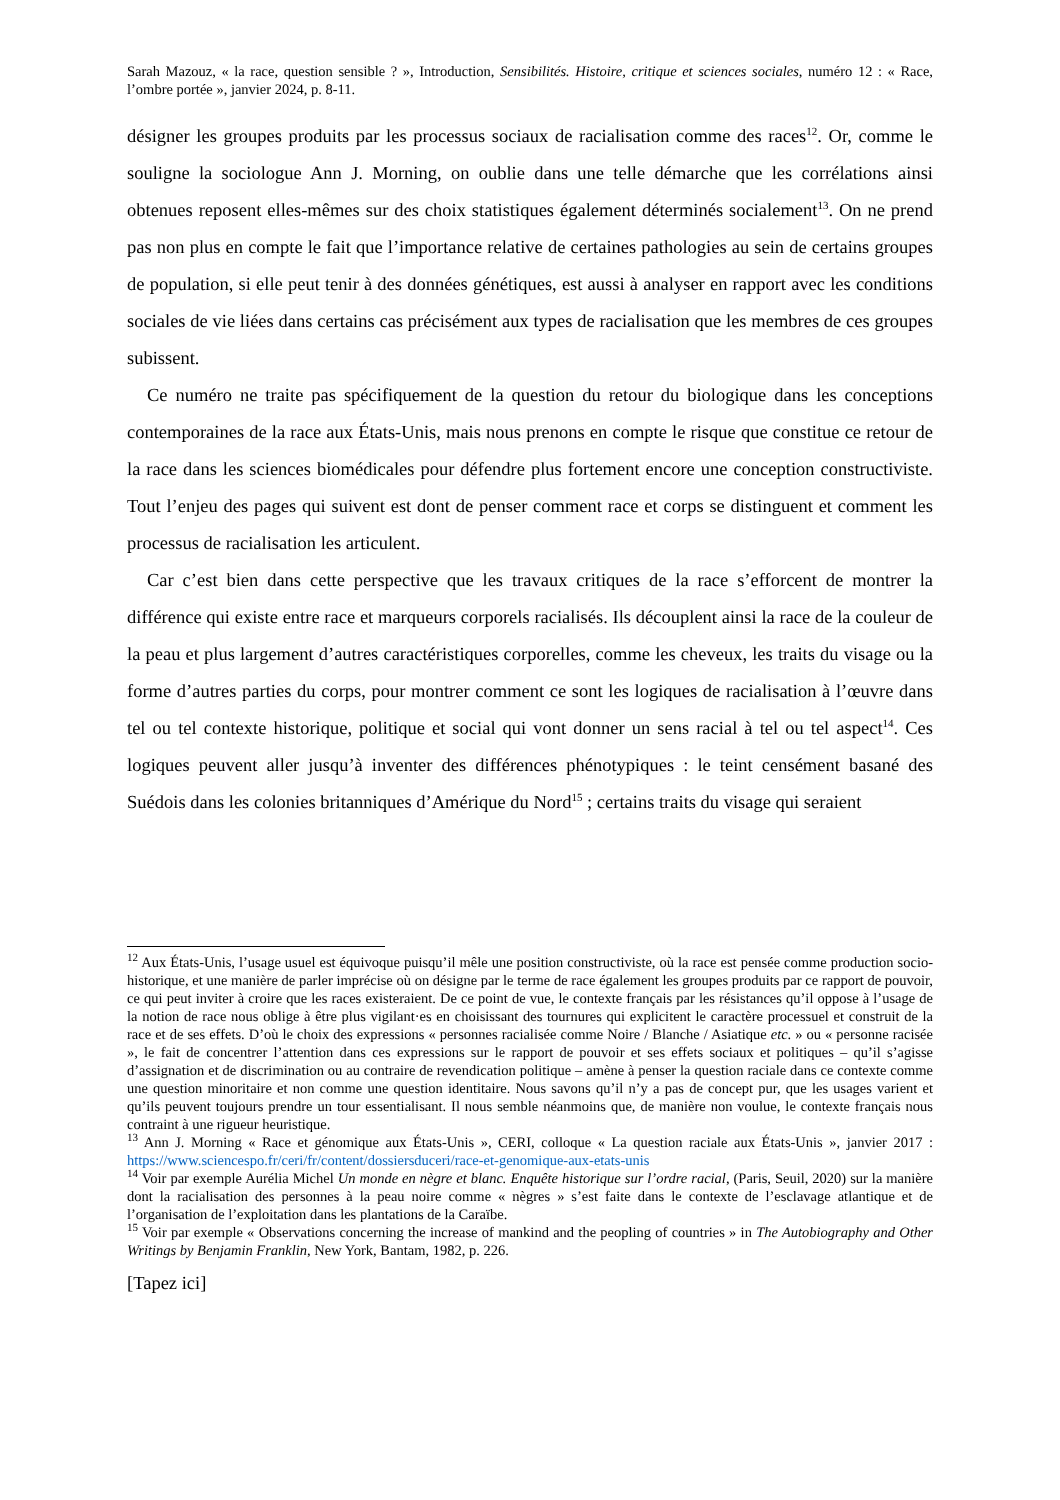Sarah Mazouz, « la race, question sensible ? », Introduction, Sensibilités. Histoire, critique et sciences sociales, numéro 12 : « Race, l’ombre portée », janvier 2024, p. 8-11.
désigner les groupes produits par les processus sociaux de racialisation comme des races<sup>12</sup>. Or, comme le souligne la sociologue Ann J. Morning, on oublie dans une telle démarche que les corrélations ainsi obtenues reposent elles-mêmes sur des choix statistiques également déterminés socialement<sup>13</sup>. On ne prend pas non plus en compte le fait que l’importance relative de certaines pathologies au sein de certains groupes de population, si elle peut tenir à des données génétiques, est aussi à analyser en rapport avec les conditions sociales de vie liées dans certains cas précisément aux types de racialisation que les membres de ces groupes subissent.
Ce numéro ne traite pas spécifiquement de la question du retour du biologique dans les conceptions contemporaines de la race aux États-Unis, mais nous prenons en compte le risque que constitue ce retour de la race dans les sciences biomédicales pour défendre plus fortement encore une conception constructiviste. Tout l’enjeu des pages qui suivent est dont de penser comment race et corps se distinguent et comment les processus de racialisation les articulent.
Car c’est bien dans cette perspective que les travaux critiques de la race s’efforcent de montrer la différence qui existe entre race et marqueurs corporels racialisés. Ils découplent ainsi la race de la couleur de la peau et plus largement d’autres caractéristiques corporelles, comme les cheveux, les traits du visage ou la forme d’autres parties du corps, pour montrer comment ce sont les logiques de racialisation à l’œuvre dans tel ou tel contexte historique, politique et social qui vont donner un sens racial à tel ou tel aspect<sup>14</sup>. Ces logiques peuvent aller jusqu’à inventer des différences phénotypiques : le teint censément basané des Suédois dans les colonies britanniques d’Amérique du Nord<sup>15</sup> ; certains traits du visage qui seraient
<sup>12</sup> Aux États-Unis, l’usage usuel est équivoque puisqu’il mêle une position constructiviste, où la race est pensée comme production socio-historique, et une manière de parler imprécise où on désigne par le terme de race également les groupes produits par ce rapport de pouvoir, ce qui peut inviter à croire que les races existeraient. De ce point de vue, le contexte français par les résistances qu’il oppose à l’usage de la notion de race nous oblige à être plus vigilant·es en choisissant des tournures qui explicitent le caractère processuel et construit de la race et de ses effets. D’où le choix des expressions « personnes racialisée comme Noire / Blanche / Asiatique etc. » ou « personne racisée », le fait de concentrer l’attention dans ces expressions sur le rapport de pouvoir et ses effets sociaux et politiques – qu’il s’agisse d’assignation et de discrimination ou au contraire de revendication politique – amène à penser la question raciale dans ce contexte comme une question minoritaire et non comme une question identitaire. Nous savons qu’il n’y a pas de concept pur, que les usages varient et qu’ils peuvent toujours prendre un tour essentialisant. Il nous semble néanmoins que, de manière non voulue, le contexte français nous contraint à une rigueur heuristique.
<sup>13</sup> Ann J. Morning « Race et génomique aux États-Unis », CERI, colloque « La question raciale aux États-Unis », janvier 2017 : https://www.sciencespo.fr/ceri/fr/content/dossiersduceri/race-et-genomique-aux-etats-unis
<sup>14</sup> Voir par exemple Aurélia Michel Un monde en nègre et blanc. Enquête historique sur l’ordre racial, (Paris, Seuil, 2020) sur la manière dont la racialisation des personnes à la peau noire comme « nègres » s’est faite dans le contexte de l’esclavage atlantique et de l’organisation de l’exploitation dans les plantations de la Caraïbe.
<sup>15</sup> Voir par exemple « Observations concerning the increase of mankind and the peopling of countries » in The Autobiography and Other Writings by Benjamin Franklin, New York, Bantam, 1982, p. 226.
[Tapez ici]